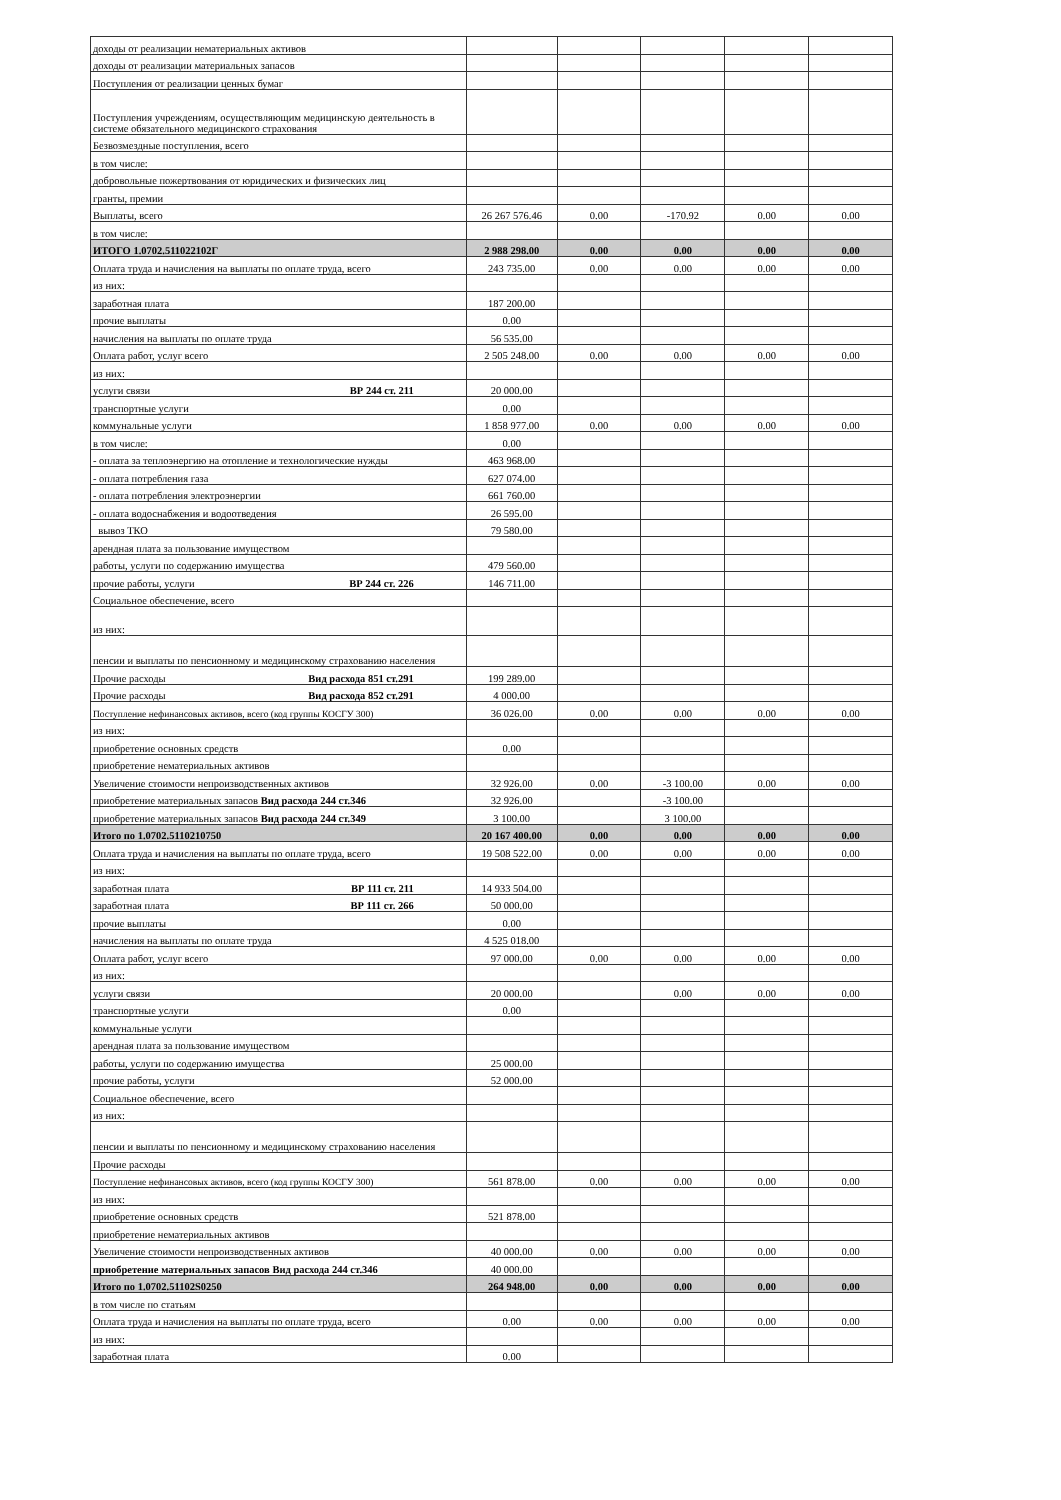| доходы от реализации нематериальных активов | | | | | |
| доходы от реализации материальных запасов | | | | | |
| Поступления от реализации ценных бумаг | | | | | |
| Поступления учреждениям, осуществляющим медицинскую деятельность в системе обязательного медицинского страхования | | | | | |
| Безвозмездные поступления, всего | | | | | |
| в том числе: | | | | | |
| добровольные пожертвования от юридических и физических лиц | | | | | |
| гранты, премии | | | | | |
| Выплаты, всего | 26 267 576.46 | 0.00 | -170.92 | 0.00 | 0.00 |
| в том числе: | | | | | |
| ИТОГО 1.0702.511022102Г | 2 988 298.00 | 0.00 | 0.00 | 0.00 | 0.00 |
| Оплата труда и начисления на выплаты по оплате труда, всего | 243 735.00 | 0.00 | 0.00 | 0.00 | 0.00 |
| из них: | | | | | |
| заработная плата | 187 200.00 | | | | |
| прочие выплаты | 0.00 | | | | |
| начисления на выплаты по оплате труда | 56 535.00 | | | | |
| Оплата работ, услуг всего | 2 505 248.00 | 0.00 | 0.00 | 0.00 | 0.00 |
| из них: | | | | | |
| услуги связи ВР 244 ст. 211 | 20 000.00 | | | | |
| транспортные услуги | 0.00 | | | | |
| коммунальные услуги | 1 858 977.00 | 0.00 | 0.00 | 0.00 | 0.00 |
| в том числе: | 0.00 | | | | |
| - оплата за теплоэнергию на отопление и технологические нужды | 463 968.00 | | | | |
| - оплата потребления газа | 627 074.00 | | | | |
| - оплата потребления электроэнергии | 661 760.00 | | | | |
| - оплата водоснабжения и водоотведения | 26 595.00 | | | | |
| вывоз ТКО | 79 580.00 | | | | |
| арендная плата за пользование имуществом | | | | | |
| работы, услуги по содержанию имущества | 479 560.00 | | | | |
| прочие работы, услуги ВР 244 ст. 226 | 146 711.00 | | | | |
| Социальное обеспечение, всего | | | | | |
| из них: | | | | | |
| пенсии и выплаты по пенсионному и медицинскому страхованию населения | | | | | |
| Прочие расходы Вид расхода 851 ст.291 | 199 289.00 | | | | |
| Прочие расходы Вид расхода 852 ст.291 | 4 000.00 | | | | |
| Поступление нефинансовых активов, всего (код группы КОСГУ 300) | 36 026.00 | 0.00 | 0.00 | 0.00 | 0.00 |
| из них: | | | | | |
| приобретение основных средств | 0.00 | | | | |
| приобретение нематериальных активов | | | | | |
| Увеличение стоимости непроизводственных активов | 32 926.00 | 0.00 | -3 100.00 | 0.00 | 0.00 |
| приобретение материальных запасов Вид расхода 244 ст.346 | 32 926.00 | | -3 100.00 | | |
| приобретение материальных запасов Вид расхода 244 ст.349 | 3 100.00 | | 3 100.00 | | |
| Итого по 1.0702.5110210750 | 20 167 400.00 | 0.00 | 0.00 | 0.00 | 0.00 |
| Оплата труда и начисления на выплаты по оплате труда, всего | 19 508 522.00 | 0.00 | 0.00 | 0.00 | 0.00 |
| из них: | | | | | |
| заработная плата ВР 111 ст. 211 | 14 933 504.00 | | | | |
| заработная плата ВР 111 ст. 266 | 50 000.00 | | | | |
| прочие выплаты | 0.00 | | | | |
| начисления на выплаты по оплате труда | 4 525 018.00 | | | | |
| Оплата работ, услуг всего | 97 000.00 | 0.00 | 0.00 | 0.00 | 0.00 |
| из них: | | | | | |
| услуги связи | 20 000.00 | | 0.00 | 0.00 | 0.00 |
| транспортные услуги | 0.00 | | | | |
| коммунальные услуги | | | | | |
| арендная плата за пользование имуществом | | | | | |
| работы, услуги по содержанию имущества | 25 000.00 | | | | |
| прочие работы, услуги | 52 000.00 | | | | |
| Социальное обеспечение, всего | | | | | |
| из них: | | | | | |
| пенсии и выплаты по пенсионному и медицинскому страхованию населения | | | | | |
| Прочие расходы | | | | | |
| Поступление нефинансовых активов, всего (код группы КОСГУ 300) | 561 878.00 | 0.00 | 0.00 | 0.00 | 0.00 |
| из них: | | | | | |
| приобретение основных средств | 521 878.00 | | | | |
| приобретение нематериальных активов | | | | | |
| Увеличение стоимости непроизводственных активов | 40 000.00 | 0.00 | 0.00 | 0.00 | 0.00 |
| приобретение материальных запасов Вид расхода 244 ст.346 | 40 000.00 | | | | |
| Итого по 1.0702.51102S0250 | 264 948.00 | 0.00 | 0.00 | 0.00 | 0.00 |
| в том числе по статьям | | | | | |
| Оплата труда и начисления на выплаты по оплате труда, всего | 0.00 | 0.00 | 0.00 | 0.00 | 0.00 |
| из них: | | | | | |
| заработная плата | 0.00 | | | | |